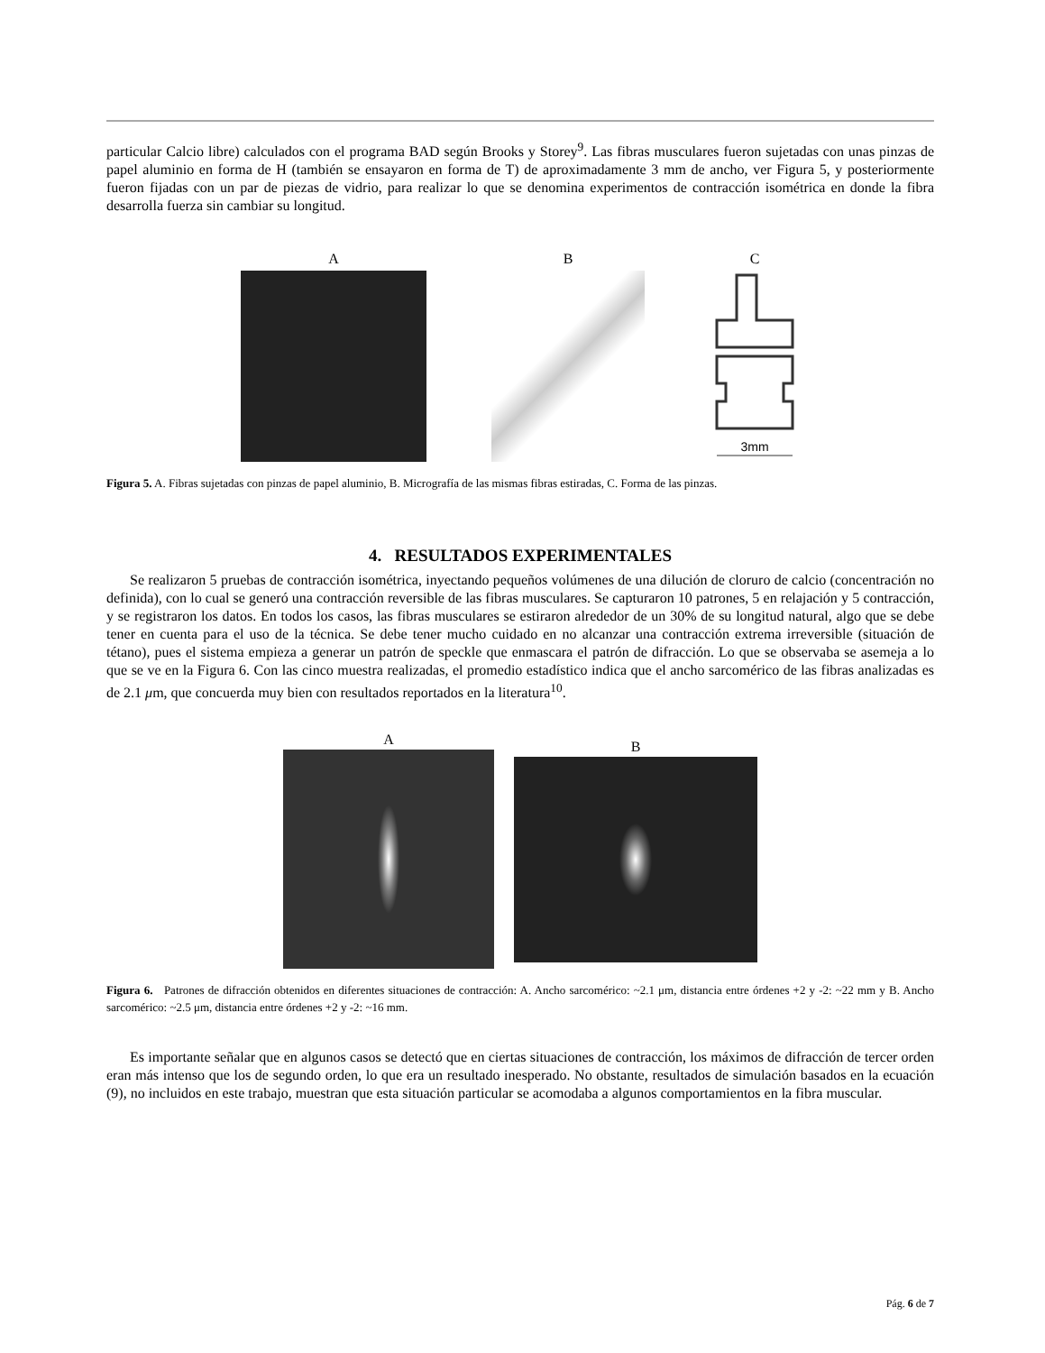particular Calcio libre) calculados con el programa BAD según Brooks y Storey<sup>9</sup>. Las fibras musculares fueron sujetadas con unas pinzas de papel aluminio en forma de H (también se ensayaron en forma de T) de aproximadamente 3 mm de ancho, ver Figura 5, y posteriormente fueron fijadas con un par de piezas de vidrio, para realizar lo que se denomina experimentos de contracción isométrica en donde la fibra desarrolla fuerza sin cambiar su longitud.
A B C
3mm
Figura 5. A. Fibras sujetadas con pinzas de papel aluminio, B. Micrografía de las mismas fibras estiradas, C. Forma de las pinzas.
4. RESULTADOS EXPERIMENTALES
Se realizaron 5 pruebas de contracción isométrica, inyectando pequeños volúmenes de una dilución de cloruro de calcio (concentración no definida), con lo cual se generó una contracción reversible de las fibras musculares. Se capturaron 10 patrones, 5 en relajación y 5 contracción, y se registraron los datos. En todos los casos, las fibras musculares se estiraron alrededor de un 30% de su longitud natural, algo que se debe tener en cuenta para el uso de la técnica. Se debe tener mucho cuidado en no alcanzar una contracción extrema irreversible (situación de tétano), pues el sistema empieza a generar un patrón de speckle que enmascara el patrón de difracción. Lo que se observaba se asemeja a lo que se ve en la Figura 6. Con las cinco muestra realizadas, el promedio estadístico indica que el ancho sarcomérico de las fibras analizadas es de 2.1 μm, que concuerda muy bien con resultados reportados en la literatura<sup>10</sup>.
A
B
Figura 6. Patrones de difracción obtenidos en diferentes situaciones de contracción: A. Ancho sarcomérico: ~2.1 μm, distancia entre órdenes +2 y -2: ~22 mm y B. Ancho sarcomérico: ~2.5 μm, distancia entre órdenes +2 y -2: ~16 mm.
Es importante señalar que en algunos casos se detectó que en ciertas situaciones de contracción, los máximos de difracción de tercer orden eran más intenso que los de segundo orden, lo que era un resultado inesperado. No obstante, resultados de simulación basados en la ecuación (9), no incluidos en este trabajo, muestran que esta situación particular se acomodaba a algunos comportamientos en la fibra muscular.
Pág. 6 de 7